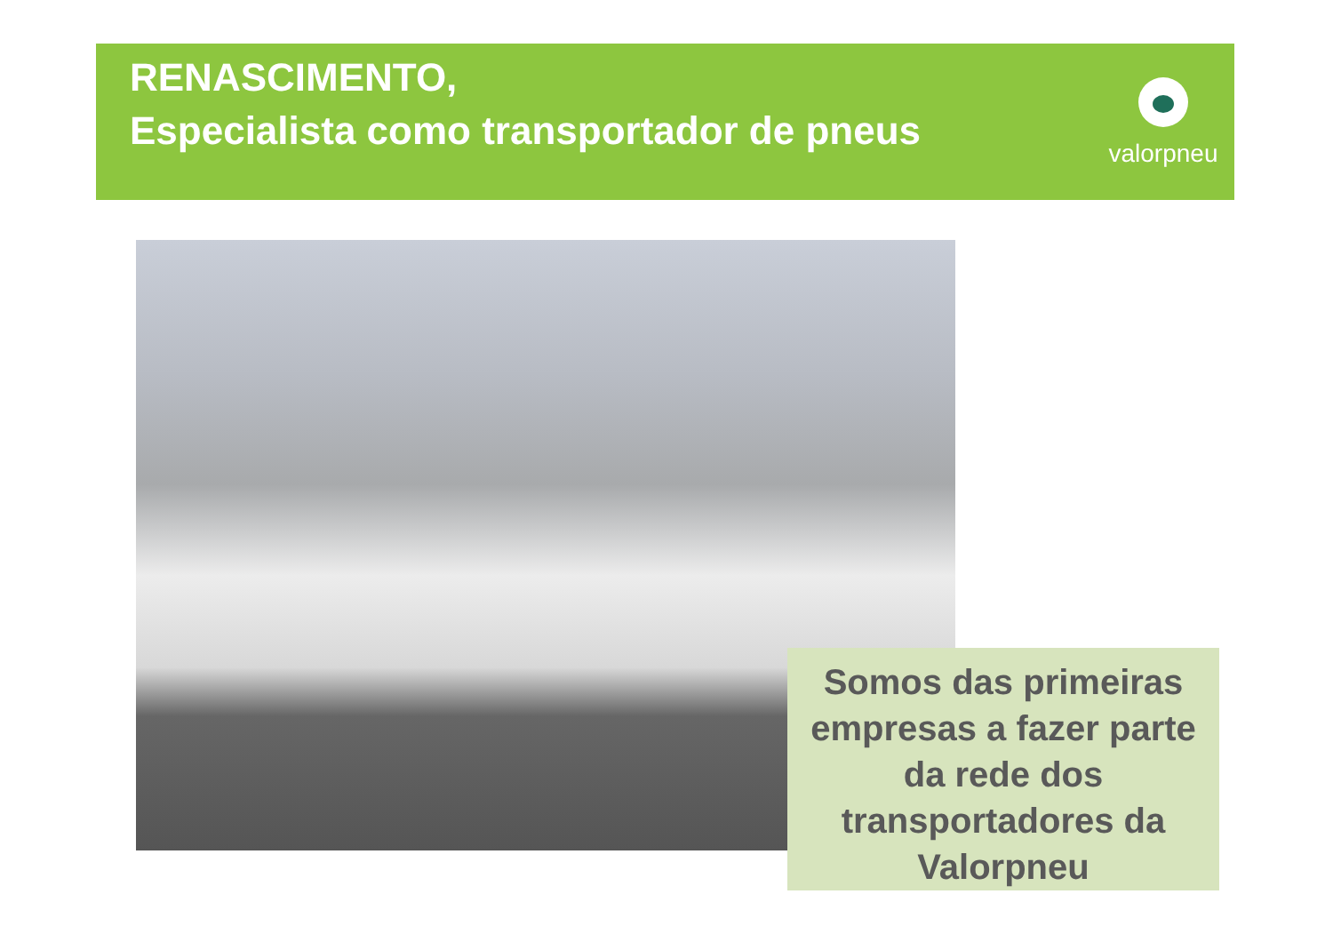RENASCIMENTO,
Especialista como transportador de pneus
valorpneu
Somos das primeiras empresas a fazer parte da rede dos transportadores da Valorpneu